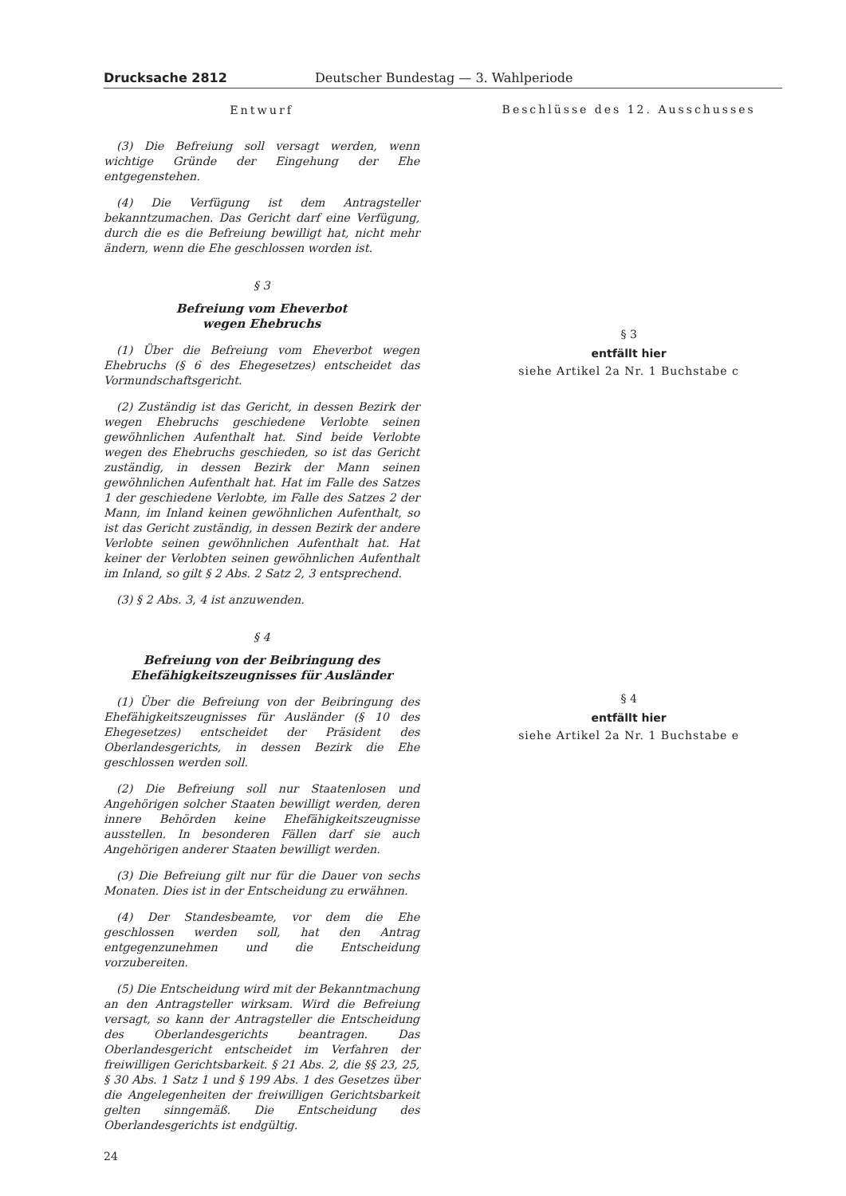Drucksache 2812 Deutscher Bundestag — 3. Wahlperiode
Entwurf
(3) Die Befreiung soll versagt werden, wenn wichtige Gründe der Eingehung der Ehe entgegenstehen.
(4) Die Verfügung ist dem Antragsteller bekanntzumachen. Das Gericht darf eine Verfügung, durch die es die Befreiung bewilligt hat, nicht mehr ändern, wenn die Ehe geschlossen worden ist.
§ 3
Befreiung vom Eheverbot
wegen Ehebruchs
(1) Über die Befreiung vom Eheverbot wegen Ehebruchs (§ 6 des Ehegesetzes) entscheidet das Vormundschaftsgericht.
(2) Zuständig ist das Gericht, in dessen Bezirk der wegen Ehebruchs geschiedene Verlobte seinen gewöhnlichen Aufenthalt hat. Sind beide Verlobte wegen des Ehebruchs geschieden, so ist das Gericht zuständig, in dessen Bezirk der Mann seinen gewöhnlichen Aufenthalt hat. Hat im Falle des Satzes 1 der geschiedene Verlobte, im Falle des Satzes 2 der Mann, im Inland keinen gewöhnlichen Aufenthalt, so ist das Gericht zuständig, in dessen Bezirk der andere Verlobte seinen gewöhnlichen Aufenthalt hat. Hat keiner der Verlobten seinen gewöhnlichen Aufenthalt im Inland, so gilt § 2 Abs. 2 Satz 2, 3 entsprechend.
(3) § 2 Abs. 3, 4 ist anzuwenden.
§ 4
Befreiung von der Beibringung des Ehefähigkeitszeugnisses für Ausländer
(1) Über die Befreiung von der Beibringung des Ehefähigkeitszeugnisses für Ausländer (§ 10 des Ehegesetzes) entscheidet der Präsident des Oberlandesgerichts, in dessen Bezirk die Ehe geschlossen werden soll.
(2) Die Befreiung soll nur Staatenlosen und Angehörigen solcher Staaten bewilligt werden, deren innere Behörden keine Ehefähigkeitszeugnisse ausstellen. In besonderen Fällen darf sie auch Angehörigen anderer Staaten bewilligt werden.
(3) Die Befreiung gilt nur für die Dauer von sechs Monaten. Dies ist in der Entscheidung zu erwähnen.
(4) Der Standesbeamte, vor dem die Ehe geschlossen werden soll, hat den Antrag entgegenzunehmen und die Entscheidung vorzubereiten.
(5) Die Entscheidung wird mit der Bekanntmachung an den Antragsteller wirksam. Wird die Befreiung versagt, so kann der Antragsteller die Entscheidung des Oberlandesgerichts beantragen. Das Oberlandesgericht entscheidet im Verfahren der freiwilligen Gerichtsbarkeit. § 21 Abs. 2, die §§ 23, 25, § 30 Abs. 1 Satz 1 und § 199 Abs. 1 des Gesetzes über die Angelegenheiten der freiwilligen Gerichtsbarkeit gelten sinngemäß. Die Entscheidung des Oberlandesgerichts ist endgültig.
24
Beschlüsse des 12. Ausschusses
§ 3
entfällt hier
siehe Artikel 2a Nr. 1 Buchstabe c
§ 4
entfällt hier
siehe Artikel 2a Nr. 1 Buchstabe e